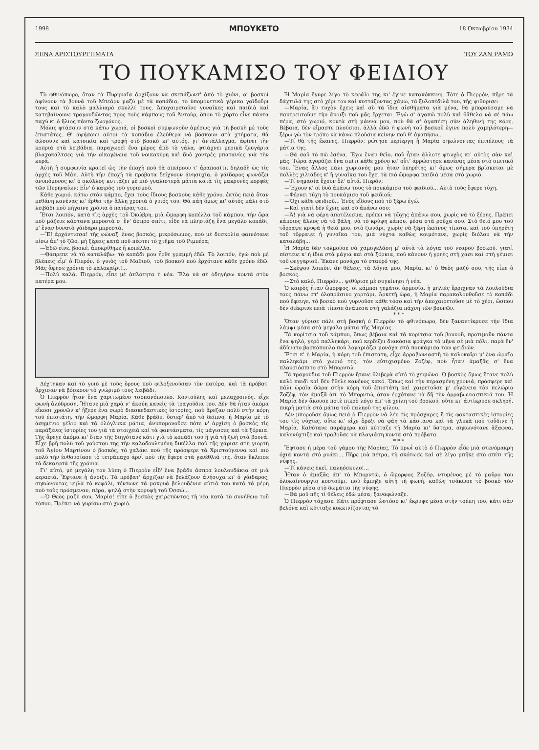1998 ΜΠΟΥΚΕΤΟ 18 Ὀκτωβρίου 1934
ΞΕΝΑ ΑΡΙΣΤΟΥΡΓΗΜΑΤΑ ΤΟΥ ΖΑΝ ΡΑΜΩ
ΤΟ ΠΟΥΚΑΜΙΣΟ ΤΟΥ ΦΕΙΔΙΟΥ
Τὸ φθινόπωρο, ὅταν τὰ Πυρηναῖα ἀρχίζουν νὰ σκεπάζωντ' ἀπὸ τὸ χιόνι, οἱ βοσκοὶ ἀφίνουν τὰ βουνὰ τοῦ Μπεάρν μαζὺ μὲ τὰ κοπάδια, τὸ ὑπομονετικὸ γέρικο γαϊδοῦρι τους καὶ τὸ καλὸ μαλλιαρὸ σκυλλί τους. Ἀποχαιρετοῦνε γυναῖκες καὶ παιδιὰ καὶ κατεβαίνουνε τραγουδῶντας πρὸς τοὺς κάμπους τοῦ Ἀντούρ, ὅπου τὸ χόρτο εἶνε πάντα παχὺ κι ὁ ἥλιος πάντα ζωογόνος.
Μόλις φτάσουν στὰ κάτω χωριά, οἱ βοσκοὶ συμφωνοῦν ἀμέσως γιὰ τὴ βοσκὴ μὲ τοὺς ἐπιστάτες. Θ' ἀφήσουν αὐτοὶ τὰ κοπάδια ἐλεύθερα νὰ βόσκουν στὰ χτήματα, θὰ δώσουνε καὶ κατοικία καὶ τροφὴ στὸ βοσκὸ κι' αὐτός, γι' ἀντάλλαγμα, ἀφίνει τὴν κοπριὰ στὰ λειβάδια, παραχωρεῖ ἕνα μέρος ἀπὸ τὸ γάλα, φτιάχνει μερικὰ ζευγάρια βλαχοκάλτσες γιὰ τὴν οἰκογένεια τοῦ νοικοκύρη καὶ δυὸ χοντρὲς μπατανίες γιὰ τὴν κυρά.
Αὐτὴ ἡ συμφωνία κρατεῖ ὡς τὴν ἐποχὴ ποὺ θὰ σπείρουν τ' ἀραποσίτι, δηλαδὴ ὡς τὶς ἀρχὲς τοῦ Μάη. Αὐτὴ τὴν ἐποχὴ τὰ πρόβατα δείχνουν ἀνησυχία, ὁ γάϊδαρος φωνάζει ἀνυπόμονος κι' ὁ σκύλλος κυττάζει μὲ πιὸ γυαλιστερὰ μάτια κατὰ τὶς μακρυνὲς κορφὲς τῶν Πυρηναίων: Εἶν' ὁ καιρὸς τοῦ γυρισμοῦ.
Κάθε χωριό, κάτω στὸν κάμπο, ἔχει τοὺς ἴδιους βοσκοὺς κάθε χρόνο, ἐκτὸς πειὰ ὅταν πεθάνη κανένας κι' ἔρθει τὴν ἄλλη χρονιὰ ὁ γυιός του. Θὰ πάη ὅμως κι' αὐτὸς πάλι στὸ λειβάδι ποὺ πήγαινε χρόνια ὁ πατέρας του.
Ἔτσι λοιπόν, κατὰ τὶς ἀρχὲς τοῦ Ὀκώβρη, μιὰ ὤμορφη κοπέλλα τοῦ κάμπου, τὴν ὥρα ποὺ μάζευε κάστανα μπροστὰ σ' ἕν' ἄσπρο σπίτι, εἶδε νὰ πλησιάζη ἕνα μεγάλο κοπάδι, μ' ἕναν δυνατὸ γάϊδαρο μπροστά.
—Ἔ! ἀρχόντισσα! τῆς φώναξ' ἕνας βοσκός, μικρόσωμος, ποὺ μὲ δυσκολία φαινότανε πίσω ἀπ' τὸ ζῶο, μὴ ξέρεις κατὰ ποῦ πέφτει τὸ χτῆμα τοῦ Ριμπέρα;
—Ἐδῶ εἶνε, βοσκέ, ἀποκρίθηκε ἡ κοπέλλα.
—Θάπρεπε νὰ τὸ καταλάβω· τὸ κοπάδι μου ἦρθε γραμμὴ ἐδῶ. Τὸ λοιπόν, ἐγὼ ποὺ μὲ βλέπεις εἶμ' ὁ Πιερόν, ὁ γυιὸς τοῦ Μαθιοῦ, τοῦ βοσκοῦ ποὺ ἐρχότανε κάθε χρόνο ἐδῶ. Μᾶς ἄφησε χρόνια τὸ καλοκαίρι!...
—Πολὺ καλά, Πιερρόν, εἶπε μὲ ἁπλότητα ἡ νέα. Ἔλα νὰ σὲ ὁδηγήσω κοντὰ στὸν πατέρα μου.
Δέχτηκαν καὶ τὸ γυιὸ μὲ τοὺς ὅρους ποὺ φιλοξενοῦσαν τὸν πατέρα, καὶ τὰ πρόβατ' ἄρχισαν νὰ βόσκουν τὸ γνώριμό τους λειβάδι.
Ὁ Πιερρὸν ἦταν ἕνα χαριτωμένο τσοπανόπουλο. Κοντούλης καὶ μελαχροινός, εἶχε φωνὴ ἀλόδροση. Ἤτανε μιὰ χαρὰ ν' ἀκούη κανεὶς τὰ τραγούδια του. Δὲν θὰ ἦταν ἀκόμα εἴκοσι χρονῶν κ' ἤξερε ἕνα σωρὸ διασκεδαστικὲς ἱστορίες, ποὺ ἄρεζαν πολὺ στὴν κόρη τοῦ ἐπιστάτη, τὴν ὤμορφη Μαρία. Κάθε βράδυ, ὕστερ' ἀπὸ τὸ δεῖπνο, ἡ Μαρία μὲ τὸ ἀσημένιο γέλιο καὶ τὰ ὁλόγλυκα μάτια, ἀνυπομονοῦσε πότε ν' ἀρχίση ὁ βοσκὸς τὶς παράξενες ἱστορίες του γιὰ τὰ στοιχειὰ καὶ τὰ φαντάσματα, τὶς μάγισσες καὶ τὰ ξόρκια. Τῆς ἄρεγε ἀκόμα κι' ὅταν τῆς διηγότανε κάτι γιὰ τὸ κοπάδι του ἢ γιὰ τὴ ζωὴ στὰ βουνά. Εἶχε βρῆ πολὺ τοῦ γούστου της τὴν καλοδουλεμένη δικέλλα ποὺ τῆς χάρισε στὴ γιορτὴ τοῦ Ἁγίου Μαρτίνου ὁ βοσκός, τὸ χαλάκι ποὺ τῆς πρόσφερε τὰ Χριστούγεννα καὶ πιὸ πολὺ τὴν ἐνθουσίασε τὸ τετράπαχο ἀρνὶ ποὺ τῆς ἔφερε στὰ γενέθλιά της, ὅταν ἔκλεισε τὰ δεκαεφτὰ τῆς χρόνια.
Γι' αὐτό, μὲ μεγάλη του λύπη ὁ Πιερρὸν εἶδ' ἕνα βράδυ ἄσπρα λουλουδάκια σὲ μιὰ κερασιά. Ἔφτανε ἡ ἄνοιξι. Τὰ πρόβατ' ἄρχιζαν νὰ βελάζουν ἀνήσυχα κι' ὁ γάϊδαρος, σηκώνοντας ψηλὰ τὸ κεφάλι, τέντωνε τὰ μακρυὰ βελουδένια αὐτιά του κατὰ τὰ μέρη ποὺ τοὺς πρόσμεναν, πέρα, ψηλὰ στὴν κορυφὴ τοῦ Ὀσσώ...
—Ὁ Θεὸς μαζύ σου, Μαρία! εἶπε ὁ βοσκὸς χαιρετῶντας τὴ νέα κατὰ τὸ συνήθειο τοῦ τόπου. Πρέπει νὰ γυρίσω στὸ χωριό.
Ἡ Μαρία ἔγυρε λίγο τὸ κεφάλι της κι' ἔγινε κατακόκκινη. Τότε ὁ Πιερρόν, πῆρε τὰ δάχτυλά της στὸ χέρι του καὶ κυττάζοντας χάμω, τὰ ξυλοπέδιλά του, τῆς ψιθύρισε:
—Μαρία, ἂν τυχὸν ἔχεις καὶ σὺ τὰ ἴδια αἰσθήματα γιὰ μένα, θὰ μπορούσαμε νὰ παντρευτοῦμε τὴν ἄνοιξι ποὺ μᾶς ἔρχεται. Ἐγὼ σ' ἀγαπῶ πολὺ καὶ θἄθελα νὰ σὲ πάω πέρα, στὸ χωριό, κοντὰ στὴ μάννα μου, ποὺ θὰ σ' ἀγαπήση σὰν ἀληθινή της κόρη. Βέβαια, δὲν εἴμαστε πλούσιοι, ἀλλὰ ἐδῶ ἡ φωνὴ τοῦ βοσκοῦ ἔγινε πολὺ χαμηλότερη—ξέρω γὼ τὸν τρόπο νὰ κάνω πλούσια κείνην ποὺ θ' ἀγαπήσω...
—Τί θὰ τῆς ἔκανες, Πιερρόν; ρώτησε περίεργη ἡ Μαρία σηκώνοντας ἐπιτέλους τὰ μάτια της.
—Θὰ σοῦ τὸ πῶ ἐσένα. Ἔχω ἕναν θεῖο, ποὺ ἦταν ἄλλοτε φτωχὸς κι' αὐτὸς σὰν καὶ μᾶς. Τώρα ἀγοράζει ἕνα σπίτι κάθε χρόνο κι' οὔτ' ἀρρώστησε κανένας μέσα στὸ σπιτικό του. Ἕνας ἄλλος πάλι χωριανός μου ἦταν ὑπηρέτης κι' ὅμως σήμερα βρίσκεται μὲ πολλὲς χιλιάδες κ' ἡ γυναῖκα του ἔχει τὰ πιὸ ὤμορφα παιδιὰ μέσα στὸ χωριό.
—Τί σημασία ἔχουν ὅλ' αὐτά, Πιερόν;
—Ἔχουν κ' οἱ δυὸ ἀπάνω τους τὸ πουκάμισο τοῦ φειδιοῦ... Αὐτὸ τοὺς ἔφερε τύχη.
—Φέρνει τύχη τὸ πουκάμισο τοῦ φειδιοῦ;
—Ὄχι κάθε φειδιοῦ... Ἑνὸς εἴδους ποὺ τὸ ξέρω ἐγώ.
—Καὶ γιατὶ δὲν ἔχεις καὶ σὺ ἀπάνω σου;
—Ἄ! γιὰ νὰ φέρη ἀποτέλεσμα, πρέπει νὰ τὤχης ἀπάνω σου, χωρὶς νὰ τὸ ξέρης. Πρέπει κάποιος ἄλλος νὰ τὸ βάλη, νὰ τὸ κρύψη κάπου, μέσα στὰ ροῦχα σου. Στὸ θειό μου τοῦ τὄρραψε κρυφὰ ἡ θειά μου, στὸ ζωνάρι, χωρὶς νὰ ξέρη ἐκεῖνος τίποτα, καὶ τοῦ ὑπηρέτη τοῦ τὄρραψε ἡ γυναῖκα του, μιὰ νύχτα καθὼς κοιμότανε, χωρὶς διόλου νὰ τὴν καταλάβη...
Ἡ Μαρία δὲν τολμοῦσε νὰ χαμογελάση μ' αὐτὰ τὰ λόγια τοῦ νεαροῦ βοσκοῦ, γιατὶ πίστευε κ' ἡ ἴδια στὰ μάγια καὶ στὰ ξόρκια, ποὺ κάνουν ἡ γρηὲς στὴ χάσι καὶ στὴ γέμισι τοῦ φεγγαριοῦ. Ἔκανε μονάχα τὸ σταυρό της.
—Σκέψου λοιπὸν, ἂν θέλεις, τὰ λόγια μου, Μαρία, κι' ὁ Θεὸς μαζύ σου, τῆς εἶπε ὁ βοσκός.
—Στὸ καλό, Πιερρόν... ψιθύρισε μὲ συγκίνησι ἡ νέα.
Ὁ καιρὸς ἦταν ὤμορφος, οἱ κάμποι γεμᾶτοι ἁρμονία, ἡ μηλιὲς ἔρριχναν τὰ λουλούδια τους πάνω στ' ὁλοπράσινο χορτάρι. Ἀρκετὴ ὥρα, ἡ Μαρία παρακολουθοῦσε τὸ κοπάδι ποὺ ἔφευγε, τὸ βοσκὸ ποὺ γυρνοῦσε κάθε τόσο καὶ τὴν ἀποχαιρετοῦσε μὲ τὸ χέρι, ὥσπου δὲν διέκρινε πειὰ τίποτε ἀνάμεσα στὴ γαλάζια πάχνη τῶν βουνῶν.
* * *
Ὅταν γύρισε πάλι στὴ βοσκὴ ὁ Πιερρὸν τὸ φθινόπωρο, δὲν ξαναντίκρυσε τὴν ἴδια λάμψι μέσα στὰ μεγάλα μάτια τῆς Μαρίας.
Τὰ κορίτσια τοῦ κάμπου, ὅπως βέβαια καὶ τὰ κορίτσια τοῦ βουνοῦ, προτιμοῦν πάντα ἕνα ψηλό, γερὸ παλληκάρι, ποὺ κερδίζει διακόσια φράγκα τὸ μῆνα σὲ μιὰ πόλι, παρὰ ἕν' ἀδύνατο βοσκόπουλο ποὺ λογαριάζει μονάχα στὰ πουκάμισα τῶν φειδιῶν.
Ἔτσι κ' ἡ Μαρία, ἡ κόρη τοῦ ἐπιστάτη, εἶχε ἀρραβωνιαστῆ τὸ καλοκαῖρι μ' ἕνα ὡραῖο παλληκάρι στὸ χωριό της, τὸν εὐτυχισμένο Ζοζέφ, ποὺ ἦταν ἁμαξᾶς σ' ἕνα πλουσιόσπιτο στὸ Μπορντώ.
Τὰ τραγούδια τοῦ Πιερρὸν ἤτανε θλιβερὰ αὐτὸ τὸ χειμῶνα. Ὁ βοσκὸς ὅμως ἤτανε πολὺ καλὸ παιδὶ καὶ δὲν ἤθελε κανένος κακό. Ὅπως καὶ τὴν περασμένη χρονιά, πρόσφερε καὶ πάλι ὡραῖα δῶρα στὴν κόρη τοῦ ἐπιστάτη καὶ χαιρετοῦσε μ' εὐγένεια τὸν πελώριο Ζοζέφ, τὸν ἁμαξᾶ ἀπ' τὸ Μπορντώ, ὅταν ἐρχότανε νὰ δῆ τὴν ἀρραβωνιαστικιά του. Ἡ Μαρία δὲν ἄκουσε ποτὲ πικρὸ λόγο ἀπ' τὰ χείλη τοῦ βοσκοῦ, οὔτε κι' ἀντίκρυσε σκληρή, πικρὴ ματιὰ στὰ μάτια τοῦ παληοῦ της φίλου.
Δὲν μποροῦσε ὅμως πειὰ ὁ Πιερρὸν νὰ λέη τὶς πρόσχαρες ἢ τὶς φανταστικὲς ἱστορίες του τὶς νύχτες, οὔτε κι' εἶχε ὄρεξι νὰ φάη τὰ κάστανα καὶ τὰ γλυκὰ ποὺ τοὔδινε ἡ Μαρία. Καθότανε παράμερα καὶ κύτταζε τὴ Μαρία κι' ὕστερα, σηκωνότανε ἄξαφνα, καληνύχτιζε καὶ τραβοῦσε νὰ πλαγιάση κοντὰ στὰ πρόβατα.
* * *
Ἔφτασε ἡ μέρα τοῦ γάμου τῆς Μαρίας. Τὸ πρωῒ αὐτὸ ὁ Πιερρὸν εἶδε μιὰ στενόμακρη ὀχιὰ κοντὰ στὸ ρυάκι... Πῆρε μιὰ πέτρα, τὴ σκότωσε καὶ σὲ λίγο μπῆκε στὸ σπίτι τῆς νύφης.
—Τί κάνεις ἐκεῖ, παληόσκυλο!...
Ἦταν ὁ ἁμαξᾶς ἀπ' τὸ Μπορντώ, ὁ ὤμορφος Ζοζέφ, ντυμένος μὲ τὸ μαῦρο του ὁλοκαίνουργιο κοστοῦμι, ποὺ ἔμπηξε αὐτὴ τὴ φωνή, καθὼς τσάκωσε τὸ βοσκὸ τὸν Πιερρὸν μέσα στὸ δωμάτιο τῆς νύφης.
—Θὰ μοῦ πῆς τί θέλεις ἐδῶ μέσα; ξαναφώναξε.
Ὁ Πιερρὸν τάχασε. Κάτι πρόφτασε ὡστόσο κι' ἔκρυψε μέσα στὴν τσέπη του, κάτι σὰν βελόνα καὶ κύτταξε κοκκινίζοντας τὸ